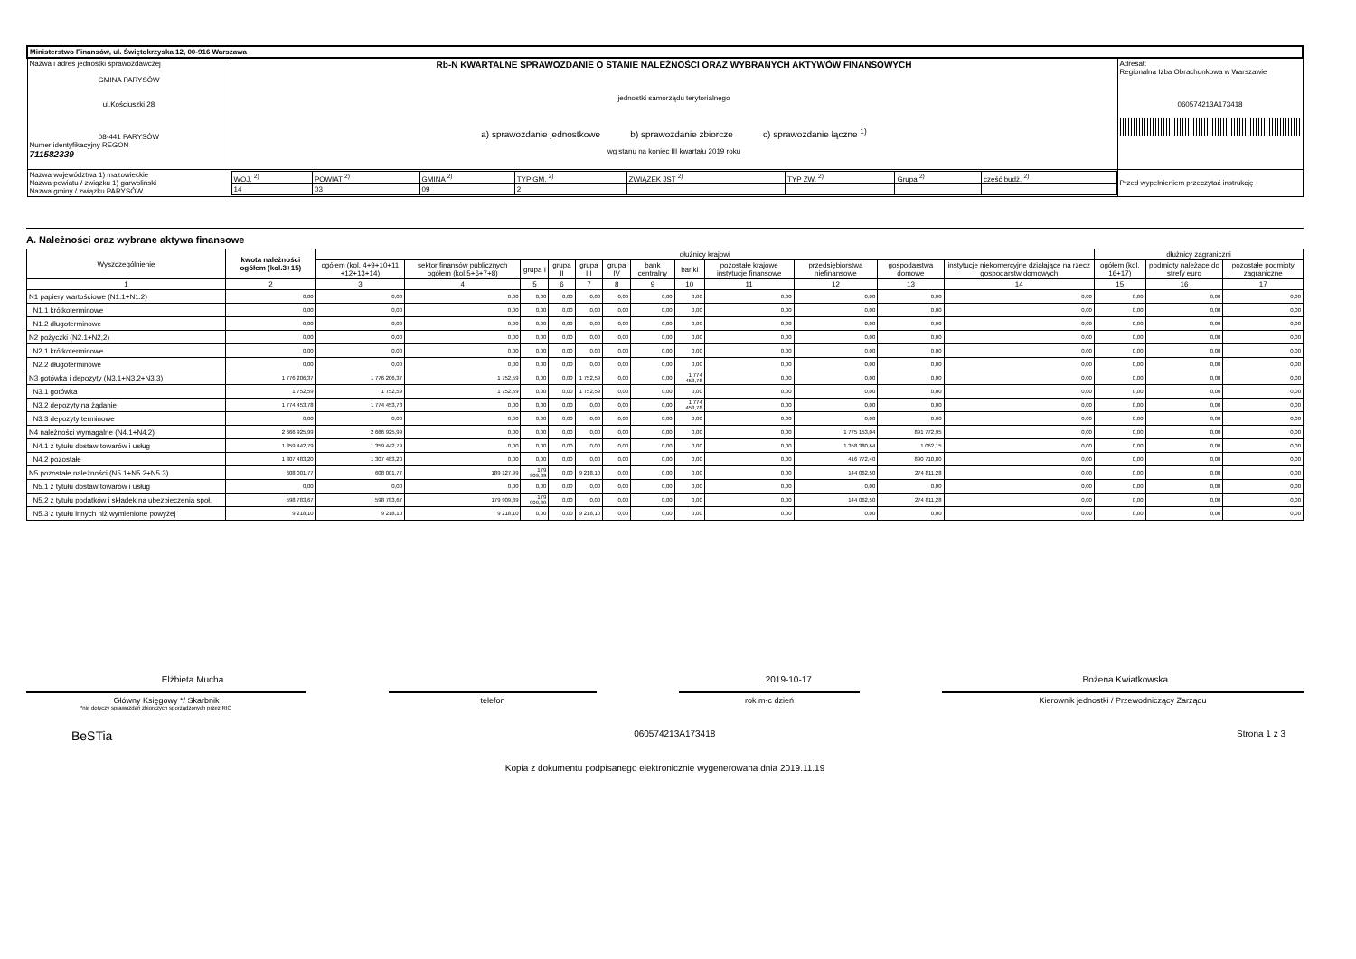| Ministerstwo Finansów, ul. Świętokrzyska 12, 00-916 Warszawa | | | |
| Nazwa i adres jednostki sprawozdawczej GMINA PARYSÓW ul.Kościuszki 28 08-441 PARYSÓW Numer identyfikacyjny REGON 711582339 | Rb-N KWARTALNE SPRAWOZDANIE O STANIE NALEŻNOŚCI ORAZ WYBRANYCH AKTYWÓW FINANSOWYCH jednostki samorządu terytorialnego a) sprawozdanie jednostkowe b) sprawozdanie zbiorcze c) sprawozdanie łączne <sup>1)</sup> wg stanu na koniec III kwartału 2019 roku | | Adresat: Regionalna Izba Obrachunkowa w Warszawie 060574213A173418 |
| Nazwa województwa 1) mazowieckie Nazwa powiatu / związku 1) garwoliński Nazwa gminy / związku PARYSÓW | | / WOJ. <sup>2)</sup> / POWIAT <sup>2)</sup> / GMINA <sup>2)</sup> / TYP GM. <sup>2)</sup> / ZWIĄZEK JST <sup>2)</sup> / TYP ZW. <sup>2)</sup> / Grupa <sup>2)</sup> / część budż. <sup>2)</sup> / / 14 / 03 / 09 / 2 / / / / / | Przed wypełnieniem przeczytać instrukcję |
A. Należności oraz wybrane aktywa finansowe
| Wyszczególnienie | kwota należności ogółem (kol.3+15) | dłużnicy krajowi | | | | | | | | | | | | dłużnicy zagraniczni | | |
| --- | --- | --- | --- | --- | --- | --- | --- | --- | --- | --- | --- | --- | --- | --- | --- | --- |
| | | ogółem (kol. 4+9+10+11 +12+13+14) | sektor finansów publicznych ogółem (kol.5+6+7+8) | grupa I | grupa II | grupa III | grupa IV | bank centralny | banki | pozostałe krajowe instytucje finansowe | przedsiębiorstwa niefinansowe | gospodarstwa domowe | instytucje niekomercyjne działające na rzecz gospodarstw domowych | ogółem (kol. 16+17) | podmioty należące do strefy euro | pozostałe podmioty zagraniczne |
| 1 | 2 | 3 | 4 | 5 | 6 | 7 | 8 | 9 | 10 | 11 | 12 | 13 | 14 | 15 | 16 | 17 |
| N1 papiery wartościowe (N1.1+N1.2) | 0,00 | 0,00 | 0,00 | 0,00 | 0,00 | 0,00 | 0,00 | 0,00 | 0,00 | 0,00 | 0,00 | 0,00 | 0,00 | 0,00 | 0,00 | 0,00 |
| N1.1 krótkoterminowe | 0,00 | 0,00 | 0,00 | 0,00 | 0,00 | 0,00 | 0,00 | 0,00 | 0,00 | 0,00 | 0,00 | 0,00 | 0,00 | 0,00 | 0,00 | 0,00 |
| N1.2 długoterminowe | 0,00 | 0,00 | 0,00 | 0,00 | 0,00 | 0,00 | 0,00 | 0,00 | 0,00 | 0,00 | 0,00 | 0,00 | 0,00 | 0,00 | 0,00 | 0,00 |
| N2 pożyczki (N2.1+N2,2) | 0,00 | 0,00 | 0,00 | 0,00 | 0,00 | 0,00 | 0,00 | 0,00 | 0,00 | 0,00 | 0,00 | 0,00 | 0,00 | 0,00 | 0,00 | 0,00 |
| N2.1 krótkoterminowe | 0,00 | 0,00 | 0,00 | 0,00 | 0,00 | 0,00 | 0,00 | 0,00 | 0,00 | 0,00 | 0,00 | 0,00 | 0,00 | 0,00 | 0,00 | 0,00 |
| N2.2 długoterminowe | 0,00 | 0,00 | 0,00 | 0,00 | 0,00 | 0,00 | 0,00 | 0,00 | 0,00 | 0,00 | 0,00 | 0,00 | 0,00 | 0,00 | 0,00 | 0,00 |
| N3 gotówka i depozyty (N3.1+N3.2+N3.3) | 1 776 206,37 | 1 776 206,37 | 1 752,59 | 0,00 | 0,00 | 1 752,59 | 0,00 | 0,00 | 1 774 453,78 | 0,00 | 0,00 | 0,00 | 0,00 | 0,00 | 0,00 | 0,00 |
| N3.1 gotówka | 1 752,59 | 1 752,59 | 1 752,59 | 0,00 | 0,00 | 1 752,59 | 0,00 | 0,00 | 0,00 | 0,00 | 0,00 | 0,00 | 0,00 | 0,00 | 0,00 | 0,00 |
| N3.2 depozyty na żądanie | 1 774 453,78 | 1 774 453,78 | 0,00 | 0,00 | 0,00 | 0,00 | 0,00 | 0,00 | 1 774 453,78 | 0,00 | 0,00 | 0,00 | 0,00 | 0,00 | 0,00 | 0,00 |
| N3.3 depozyty terminowe | 0,00 | 0,00 | 0,00 | 0,00 | 0,00 | 0,00 | 0,00 | 0,00 | 0,00 | 0,00 | 0,00 | 0,00 | 0,00 | 0,00 | 0,00 | 0,00 |
| N4 należności wymagalne (N4.1+N4.2) | 2 666 925,99 | 2 666 925,99 | 0,00 | 0,00 | 0,00 | 0,00 | 0,00 | 0,00 | 0,00 | 0,00 | 1 775 153,04 | 891 772,95 | 0,00 | 0,00 | 0,00 | 0,00 |
| N4.1 z tytułu dostaw towarów i usług | 1 359 442,79 | 1 359 442,79 | 0,00 | 0,00 | 0,00 | 0,00 | 0,00 | 0,00 | 0,00 | 0,00 | 1 358 380,64 | 1 062,15 | 0,00 | 0,00 | 0,00 | 0,00 |
| N4.2 pozostałe | 1 307 483,20 | 1 307 483,20 | 0,00 | 0,00 | 0,00 | 0,00 | 0,00 | 0,00 | 0,00 | 0,00 | 416 772,40 | 890 710,80 | 0,00 | 0,00 | 0,00 | 0,00 |
| N5 pozostałe należności (N5.1+N5.2+N5.3) | 608 001,77 | 608 001,77 | 189 127,99 | 179 909,89 | 0,00 | 9 218,10 | 0,00 | 0,00 | 0,00 | 0,00 | 144 062,50 | 274 811,28 | 0,00 | 0,00 | 0,00 | 0,00 |
| N5.1 z tytułu dostaw towarów i usług | 0,00 | 0,00 | 0,00 | 0,00 | 0,00 | 0,00 | 0,00 | 0,00 | 0,00 | 0,00 | 0,00 | 0,00 | 0,00 | 0,00 | 0,00 | 0,00 |
| N5.2 z tytułu podatków i składek na ubezpieczenia społ. | 598 783,67 | 598 783,67 | 179 909,89 | 179 909,89 | 0,00 | 0,00 | 0,00 | 0,00 | 0,00 | 0,00 | 144 062,50 | 274 811,28 | 0,00 | 0,00 | 0,00 | 0,00 |
| N5.3 z tytułu innych niż wymienione powyżej | 9 218,10 | 9 218,10 | 9 218,10 | 0,00 | 0,00 | 9 218,10 | 0,00 | 0,00 | 0,00 | 0,00 | 0,00 | 0,00 | 0,00 | 0,00 | 0,00 | 0,00 |
Elżbieta Mucha 2019-10-17 Bożena Kwiatkowska
Główny Księgowy */ Skarbnik telefon rok m-c dzień Kierownik jednostki / Przewodniczący Zarządu
*nie dotyczy sprawozdań zbiorczych sporządzonych przez RIO
BeSTia 060574213A173418 Strona 1 z 3
Kopia z dokumentu podpisanego elektronicznie wygenerowana dnia 2019.11.19